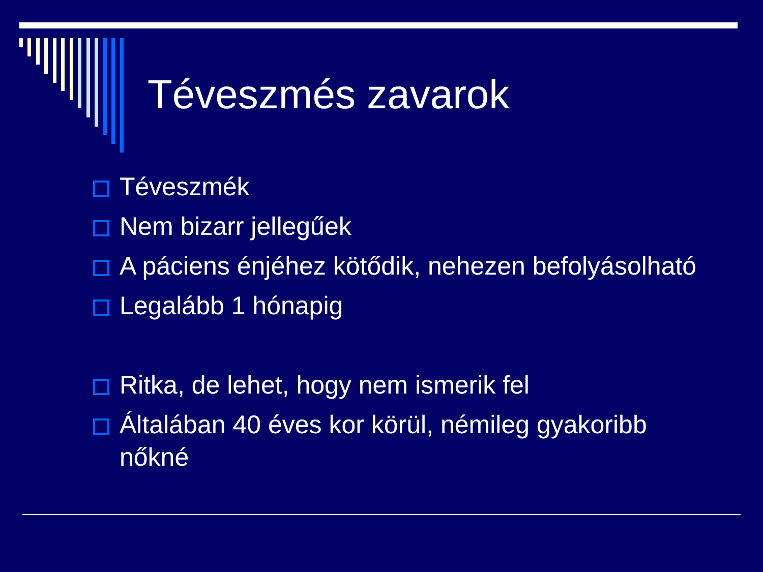Téveszmés zavarok
Téveszmék
Nem bizarr jellegűek
A páciens énjéhez kötődik, nehezen befolyásolható
Legalább 1 hónapig
Ritka, de lehet, hogy nem ismerik fel
Általában 40 éves kor körül, némileg gyakoribb nőkné